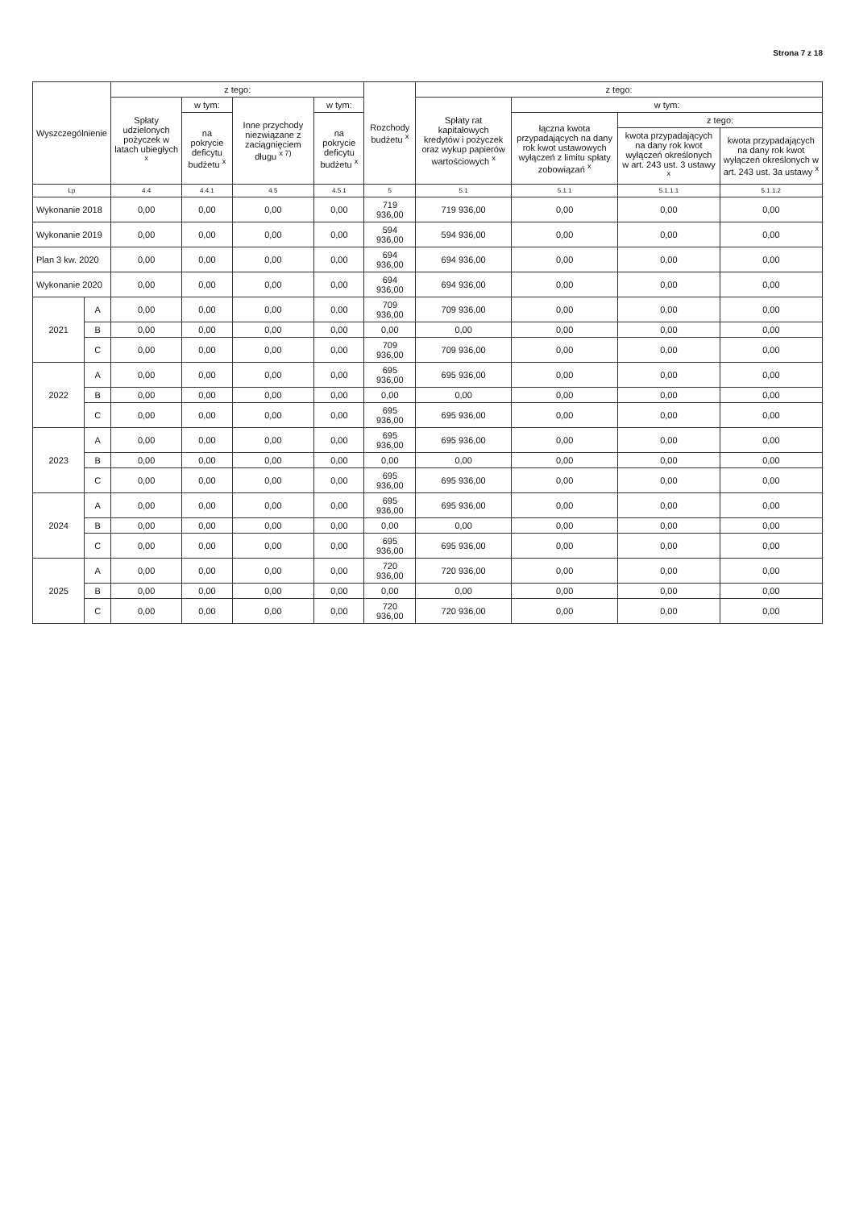Strona 7 z 18
| Wyszczególnienie | | z tego: | | | | Rozchody budżetu <sup>x</sup> | z tego: | | | |
| --- | --- | --- | --- | --- | --- | --- | --- | --- | --- | --- |
| | | Spłaty udzielonych pożyczek w latach ubiegłych <sup>x</sup> | w tym: | Inne przychody niezwiązane z zaciągnięciem długu <sup>x 7)</sup> | w tym: | | Spłaty rat kapitałowych kredytów i pożyczek oraz wykup papierów wartościowych <sup>x</sup> | w tym: | | |
| | | | na pokrycie deficytu budżetu <sup>x</sup> | | na pokrycie deficytu budżetu <sup>x</sup> | | | łączna kwota przypadających na dany rok kwot ustawowych wyłączeń z limitu spłaty zobowiązań <sup>x</sup> | z tego: | |
| | | | | | | | | | kwota przypadających na dany rok kwot wyłączeń określonych w art. 243 ust. 3 ustawy <sup>x</sup> | kwota przypadających na dany rok kwot wyłączeń określonych w art. 243 ust. 3a ustawy <sup>x</sup> |
| Lp | | 4.4 | 4.4.1 | 4.5 | 4.5.1 | 5 | 5.1 | 5.1.1 | 5.1.1.1 | 5.1.1.2 |
| Wykonanie 2018 | | 0,00 | 0,00 | 0,00 | 0,00 | 719 936,00 | 719 936,00 | 0,00 | 0,00 | 0,00 |
| Wykonanie 2019 | | 0,00 | 0,00 | 0,00 | 0,00 | 594 936,00 | 594 936,00 | 0,00 | 0,00 | 0,00 |
| Plan 3 kw. 2020 | | 0,00 | 0,00 | 0,00 | 0,00 | 694 936,00 | 694 936,00 | 0,00 | 0,00 | 0,00 |
| Wykonanie 2020 | | 0,00 | 0,00 | 0,00 | 0,00 | 694 936,00 | 694 936,00 | 0,00 | 0,00 | 0,00 |
| 2021 | A | 0,00 | 0,00 | 0,00 | 0,00 | 709 936,00 | 709 936,00 | 0,00 | 0,00 | 0,00 |
| | B | 0,00 | 0,00 | 0,00 | 0,00 | 0,00 | 0,00 | 0,00 | 0,00 | 0,00 |
| | C | 0,00 | 0,00 | 0,00 | 0,00 | 709 936,00 | 709 936,00 | 0,00 | 0,00 | 0,00 |
| 2022 | A | 0,00 | 0,00 | 0,00 | 0,00 | 695 936,00 | 695 936,00 | 0,00 | 0,00 | 0,00 |
| | B | 0,00 | 0,00 | 0,00 | 0,00 | 0,00 | 0,00 | 0,00 | 0,00 | 0,00 |
| | C | 0,00 | 0,00 | 0,00 | 0,00 | 695 936,00 | 695 936,00 | 0,00 | 0,00 | 0,00 |
| 2023 | A | 0,00 | 0,00 | 0,00 | 0,00 | 695 936,00 | 695 936,00 | 0,00 | 0,00 | 0,00 |
| | B | 0,00 | 0,00 | 0,00 | 0,00 | 0,00 | 0,00 | 0,00 | 0,00 | 0,00 |
| | C | 0,00 | 0,00 | 0,00 | 0,00 | 695 936,00 | 695 936,00 | 0,00 | 0,00 | 0,00 |
| 2024 | A | 0,00 | 0,00 | 0,00 | 0,00 | 695 936,00 | 695 936,00 | 0,00 | 0,00 | 0,00 |
| | B | 0,00 | 0,00 | 0,00 | 0,00 | 0,00 | 0,00 | 0,00 | 0,00 | 0,00 |
| | C | 0,00 | 0,00 | 0,00 | 0,00 | 695 936,00 | 695 936,00 | 0,00 | 0,00 | 0,00 |
| 2025 | A | 0,00 | 0,00 | 0,00 | 0,00 | 720 936,00 | 720 936,00 | 0,00 | 0,00 | 0,00 |
| | B | 0,00 | 0,00 | 0,00 | 0,00 | 0,00 | 0,00 | 0,00 | 0,00 | 0,00 |
| | C | 0,00 | 0,00 | 0,00 | 0,00 | 720 936,00 | 720 936,00 | 0,00 | 0,00 | 0,00 |